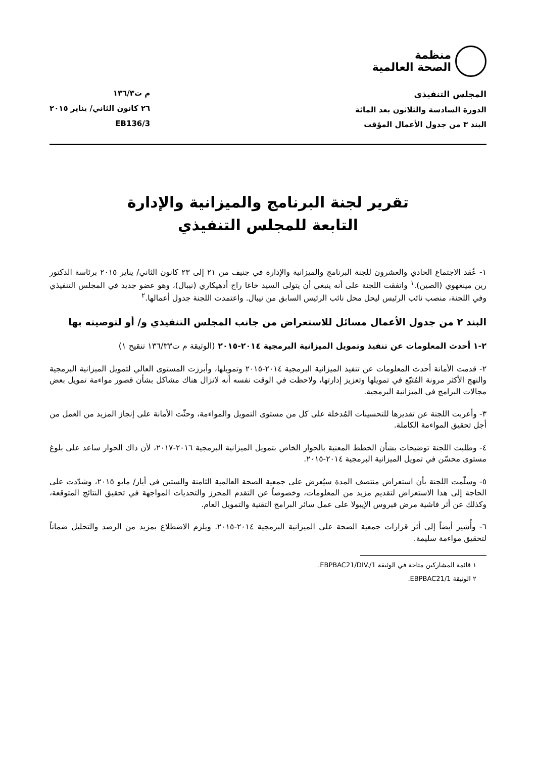منظمة
الصحة العالمية
المجلس التنفيذي
الدورة السادسة والثلاثون بعد المائة
البند ٣ من جدول الأعمال المؤقت
م ت١٣٦/٣
٢٦ كانون الثاني/ يناير ٢٠١٥
EB136/3
تقرير لجنة البرنامج والميزانية والإدارة
التابعة للمجلس التنفيذي
١- عُقد الاجتماع الحادي والعشرون للجنة البرنامج والميزانية والإدارة في جنيف من ٢١ إلى ٢٣ كانون الثاني/ يناير ٢٠١٥ برئاسة الدكتور رين مينغهوي (الصين).<sup>١</sup> واتفقت اللجنة على أنه ينبغي أن يتولى السيد خاغا راج أدهيكاري (نيبال)، وهو عضو جديد في المجلس التنفيذي وفي اللجنة، منصب نائب الرئيس ليحل محل نائب الرئيس السابق من نيبال. واعتمدت اللجنة جدول أعمالها.<sup>٢</sup>
البند ٢ من جدول الأعمال مسائل للاستعراض من جانب المجلس التنفيذي و/ أو لتوصيته بها
٢-١ أحدث المعلومات عن تنفيذ وتمويل الميزانية البرمجية ٢٠١٤-٢٠١٥ (الوثيقة م ت١٣٦/٣٣ تنقيح ١)
٢- قدمت الأمانة أحدث المعلومات عن تنفيذ الميزانية البرمجية ٢٠١٤-٢٠١٥ وتمويلها، وأبرزت المستوى العالي لتمويل الميزانية البرمجية والنهج الأكثر مرونة المُتبّع في تمويلها وتعزيز إدارتها، ولاحظت في الوقت نفسه أنه لاتزال هناك مشاكل بشأن قصور مواءمة تمويل بعض مجالات البرامج في الميزانية البرمجية.
٣- وأعربت اللجنة عن تقديرها للتحسينات المُدخلة على كل من مستوى التمويل والمواءمة، وحثّت الأمانة على إنجاز المزيد من العمل من أجل تحقيق المواءمة الكاملة.
٤- وطلبت اللجنة توضيحات بشأن الخطط المعنية بالحوار الخاص بتمويل الميزانية البرمجية ٢٠١٦-٢٠١٧، لأن ذاك الحوار ساعد على بلوغ مستوى محسّن في تمويل الميزانية البرمجية ٢٠١٤-٢٠١٥.
٥- وسلّمت اللجنة بأن استعراض منتصف المدة سيُعرض على جمعية الصحة العالمية الثامنة والستين في أيار/ مايو ٢٠١٥، وشدّدت على الحاجة إلى هذا الاستعراض لتقديم مزيد من المعلومات، وخصوصاً عن التقدم المحرز والتحديات المواجهة في تحقيق النتائج المتوقعة، وكذلك عن أثر فاشية مرض فيروس الإيبولا على عمل سائر البرامج التقنية والتمويل العام.
٦- وأُشير أيضاً إلى أثر قرارات جمعية الصحة على الميزانية البرمجية ٢٠١٤-٢٠١٥. ويلزم الاضطلاع بمزيد من الرصد والتحليل ضماناً لتحقيق مواءمة سليمة.
١ قائمة المشاركين متاحة في الوثيقة EBPBAC21/DIV./1.
٢ الوثيقة EBPBAC21/1.